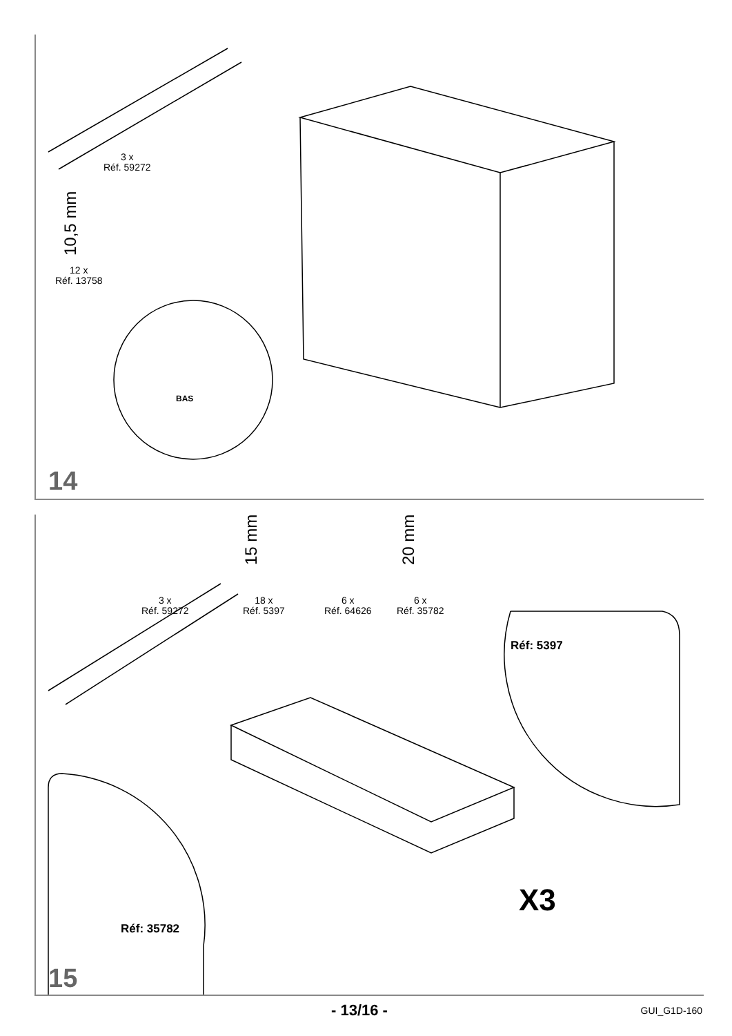3 x
Réf. 59272
10,5 mm
12 x
Réf. 13758
BAS
14
15 mm 20 mm
3 x
Réf. 59272
18 x
Réf. 5397
6 x
Réf. 64626
6 x
Réf. 35782
Réf: 5397
Réf: 35782
X3
15
- 13/16 - GUI_G1D-160